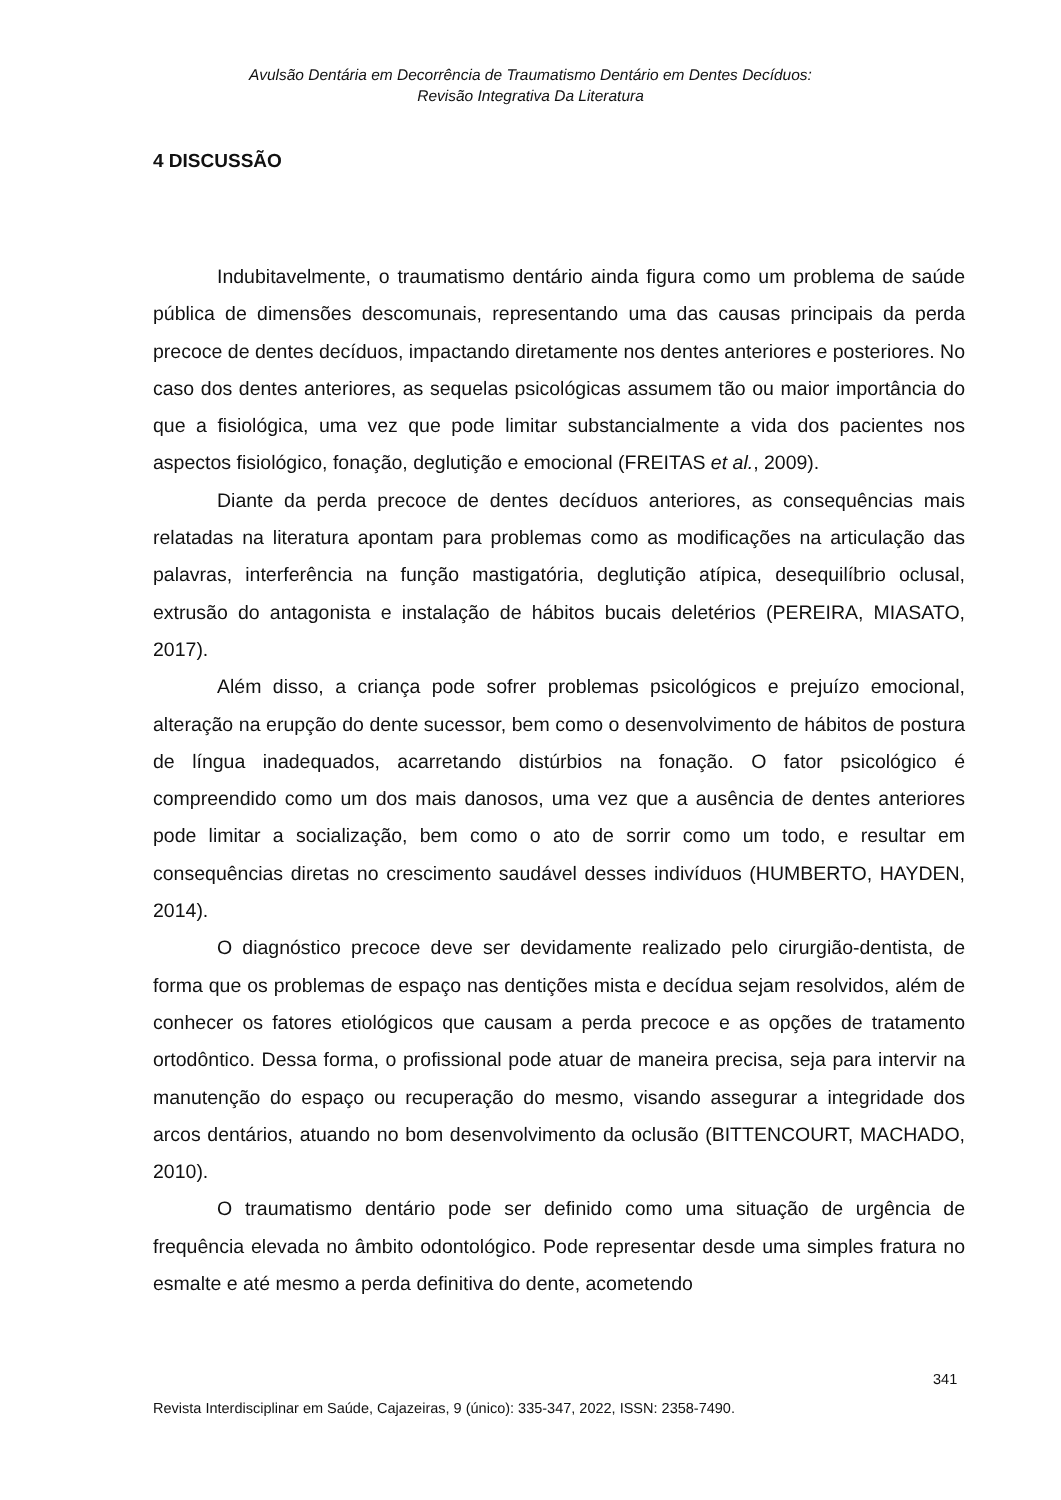Avulsão Dentária em Decorrência de Traumatismo Dentário em Dentes Decíduos:
Revisão Integrativa Da Literatura
4 DISCUSSÃO
Indubitavelmente, o traumatismo dentário ainda figura como um problema de saúde pública de dimensões descomunais, representando uma das causas principais da perda precoce de dentes decíduos, impactando diretamente nos dentes anteriores e posteriores. No caso dos dentes anteriores, as sequelas psicológicas assumem tão ou maior importância do que a fisiológica, uma vez que pode limitar substancialmente a vida dos pacientes nos aspectos fisiológico, fonação, deglutição e emocional (FREITAS et al., 2009).
Diante da perda precoce de dentes decíduos anteriores, as consequências mais relatadas na literatura apontam para problemas como as modificações na articulação das palavras, interferência na função mastigatória, deglutição atípica, desequilíbrio oclusal, extrusão do antagonista e instalação de hábitos bucais deletérios (PEREIRA, MIASATO, 2017).
Além disso, a criança pode sofrer problemas psicológicos e prejuízo emocional, alteração na erupção do dente sucessor, bem como o desenvolvimento de hábitos de postura de língua inadequados, acarretando distúrbios na fonação. O fator psicológico é compreendido como um dos mais danosos, uma vez que a ausência de dentes anteriores pode limitar a socialização, bem como o ato de sorrir como um todo, e resultar em consequências diretas no crescimento saudável desses indivíduos (HUMBERTO, HAYDEN, 2014).
O diagnóstico precoce deve ser devidamente realizado pelo cirurgião-dentista, de forma que os problemas de espaço nas dentições mista e decídua sejam resolvidos, além de conhecer os fatores etiológicos que causam a perda precoce e as opções de tratamento ortodôntico. Dessa forma, o profissional pode atuar de maneira precisa, seja para intervir na manutenção do espaço ou recuperação do mesmo, visando assegurar a integridade dos arcos dentários, atuando no bom desenvolvimento da oclusão (BITTENCOURT, MACHADO, 2010).
O traumatismo dentário pode ser definido como uma situação de urgência de frequência elevada no âmbito odontológico. Pode representar desde uma simples fratura no esmalte e até mesmo a perda definitiva do dente, acometendo
341
Revista Interdisciplinar em Saúde, Cajazeiras, 9 (único): 335-347, 2022, ISSN: 2358-7490.